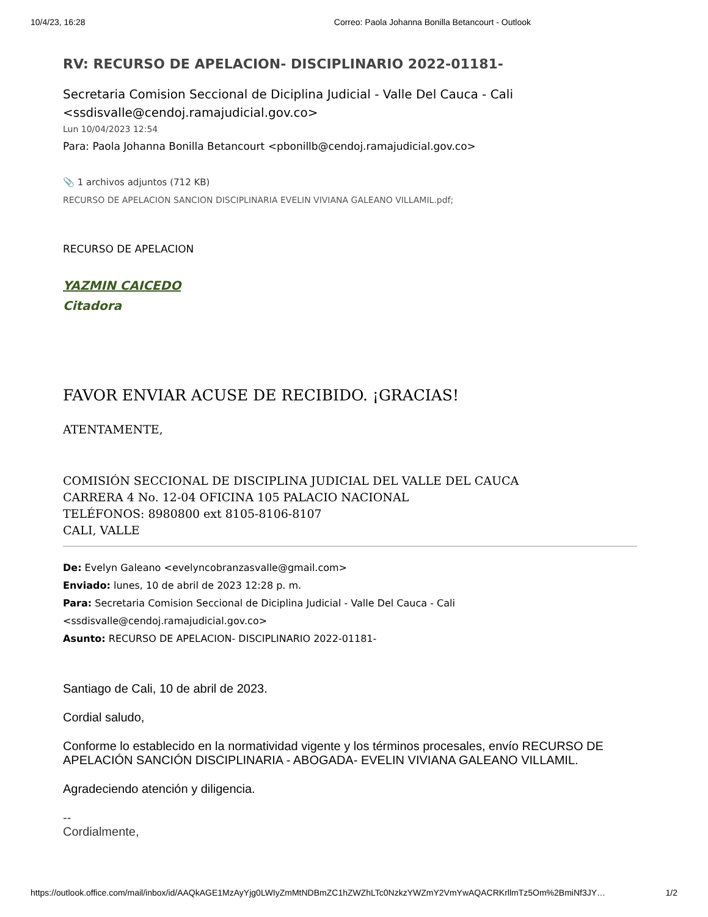10/4/23, 16:28 Correo: Paola Johanna Bonilla Betancourt - Outlook
RV: RECURSO DE APELACION- DISCIPLINARIO 2022-01181-
Secretaria Comision Seccional de Diciplina Judicial - Valle Del Cauca - Cali <ssdisvalle@cendoj.ramajudicial.gov.co>
Lun 10/04/2023 12:54
Para: Paola Johanna Bonilla Betancourt <pbonillb@cendoj.ramajudicial.gov.co>
📎 1 archivos adjuntos (712 KB)
RECURSO DE APELACION SANCION DISCIPLINARIA EVELIN VIVIANA GALEANO VILLAMIL.pdf;
RECURSO DE APELACION
YAZMIN CAICEDO
Citadora
FAVOR ENVIAR ACUSE DE RECIBIDO. ¡GRACIAS!
ATENTAMENTE,
COMISIÓN SECCIONAL DE DISCIPLINA JUDICIAL DEL VALLE DEL CAUCA
CARRERA 4 No. 12-04 OFICINA 105 PALACIO NACIONAL
TELÉFONOS: 8980800 ext 8105-8106-8107
CALI, VALLE
De: Evelyn Galeano <evelyncobranzasvalle@gmail.com>
Enviado: lunes, 10 de abril de 2023 12:28 p. m.
Para: Secretaria Comision Seccional de Diciplina Judicial - Valle Del Cauca - Cali <ssdisvalle@cendoj.ramajudicial.gov.co>
Asunto: RECURSO DE APELACION- DISCIPLINARIO 2022-01181-
Santiago de Cali, 10 de abril de 2023.
Cordial saludo,
Conforme lo establecido en la normatividad vigente y los términos procesales, envío RECURSO DE APELACIÓN SANCIÓN DISCIPLINARIA - ABOGADA- EVELIN VIVIANA GALEANO VILLAMIL.
Agradeciendo atención y diligencia.
--
Cordialmente,
https://outlook.office.com/mail/inbox/id/AAQkAGE1MzAyYjg0LWIyZmMtNDBmZC1hZWZhLTc0NzkzYWZmY2VmYwAQACRKrllmTz5Om%2BmiNf3JY… 1/2